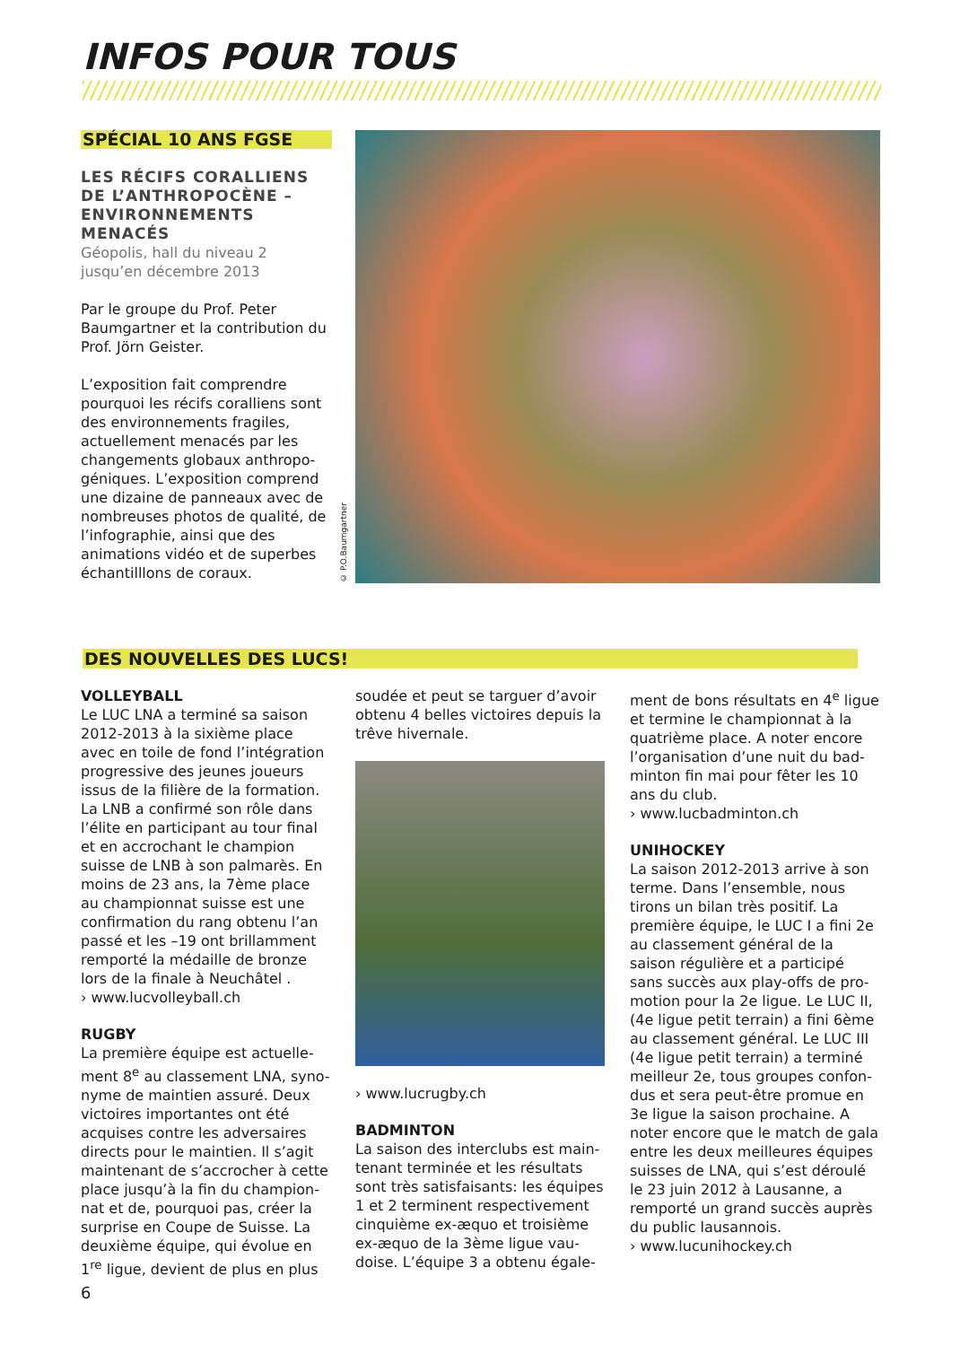INFOS POUR TOUS
SPÉCIAL 10 ANS FGSE
LES RÉCIFS CORALLIENS DE L’ANTHROPOCÈNE – ENVIRONNEMENTS MENACÉS
Géopolis, hall du niveau 2
jusqu’en décembre 2013
Par le groupe du Prof. Peter Baumgartner et la contribution du Prof. Jörn Geister.
L’exposition fait comprendre pourquoi les récifs coralliens sont des environnements fragiles, actuellement menacés par les changements globaux anthropo­géniques. L’exposition comprend une dizaine de panneaux avec de nombreuses photos de qualité, de l’infographie, ainsi que des animations vidéo et de superbes échantilllons de coraux.
© P.O.Baumgartner
DES NOUVELLES DES LUCS!
VOLLEYBALL
Le LUC LNA a terminé sa saison 2012-2013 à la sixième place avec en toile de fond l’intégration pro­gressive des jeunes joueurs issus de la filière de la formation. La LNB a confirmé son rôle dans l’élite en participant au tour final et en accrochant le champion suisse de LNB à son palmarès. En moins de 23 ans, la 7ème place au champion­nat suisse est une confirmation du rang obtenu l’an passé et les –19 ont brillamment remporté la médaille de bronze lors de la finale à Neuchâtel .
› www.lucvolleyball.ch
RUGBY
La première équipe est actuelle­ment 8<sup>e</sup> au classement LNA, syno­nyme de maintien assuré. Deux victoires importantes ont été acquises contre les adversaires directs pour le maintien. Il s’agit maintenant de s’accrocher à cette place jusqu’à la fin du champion­nat et de, pourquoi pas, créer la surprise en Coupe de Suisse. La deuxième équipe, qui évolue en 1<sup>re</sup> ligue, devient de plus en plus
soudée et peut se targuer d’avoir obtenu 4 belles victoires depuis la trêve hivernale.
› www.lucrugby.ch
BADMINTON
La saison des interclubs est main­tenant terminée et les résultats sont très satisfaisants: les équipes 1 et 2 terminent respectivement cinquième ex-æquo et troisième ex-æquo de la 3ème ligue vau­doise. L’équipe 3 a obtenu égale-
ment de bons résultats en 4<sup>e</sup> ligue et termine le championnat à la quatrième place. A noter encore l’organisation d’une nuit du bad­minton fin mai pour fêter les 10 ans du club.
› www.lucbadminton.ch
UNIHOCKEY
La saison 2012-2013 arrive à son terme. Dans l’ensemble, nous tirons un bilan très positif. La première équipe, le LUC I a fini 2e au classement général de la saison régulière et a participé sans succès aux play-offs de pro­motion pour la 2e ligue. Le LUC II, (4e ligue petit terrain) a fini 6ème au classement général. Le LUC III (4e ligue petit terrain) a terminé meilleur 2e, tous groupes confon­dus et sera peut-être promue en 3e ligue la saison prochaine. A noter encore que le match de gala entre les deux meilleures équipes suisses de LNA, qui s’est déroulé le 23 juin 2012 à Lausanne, a rem­porté un grand succès auprès du public lausannois.
› www.lucunihockey.ch
6